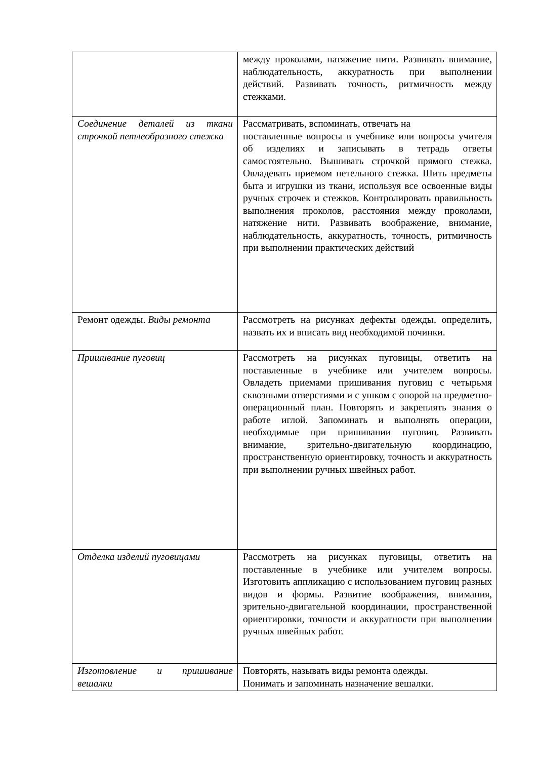| | между проколами, натяжение нити. Развивать внимание, наблюдательность, аккуратность при выполнении действий. Развивать точность, ритмичность между стежками. |
| Соединение деталей из ткани строчкой петлеобразного стежка | Рассматривать, вспоминать, отвечать на поставленные вопросы в учебнике или вопросы учителя об изделиях и записывать в тетрадь ответы самостоятельно. Вышивать строчкой прямого стежка. Овладевать приемом петельного стежка. Шить предметы быта и игрушки из ткани, используя все освоенные виды ручных строчек и стежков. Контролировать правильность выполнения проколов, расстояния между проколами, натяжение нити. Развивать воображение, внимание, наблюдательность, аккуратность, точность, ритмичность при выполнении практических действий |
| Ремонт одежды. Виды ремонта | Рассмотреть на рисунках дефекты одежды, определить, назвать их и вписать вид необходимой починки. |
| Пришивание пуговиц | Рассмотреть на рисунках пуговицы, ответить на поставленные в учебнике или учителем вопросы. Овладеть приемами пришивания пуговиц с четырьмя сквозными отверстиями и с ушком с опорой на предметно-операционный план. Повторять и закреплять знания о работе иглой. Запоминать и выполнять операции, необходимые при пришивании пуговиц. Развивать внимание, зрительно-двигательную координацию, пространственную ориентировку, точность и аккуратность при выполнении ручных швейных работ. |
| Отделка изделий пуговицами | Рассмотреть на рисунках пуговицы, ответить на поставленные в учебнике или учителем вопросы. Изготовить аппликацию с использованием пуговиц разных видов и формы. Развитие воображения, внимания, зрительно-двигательной координации, пространственной ориентировки, точности и аккуратности при выполнении ручных швейных работ. |
| Изготовление и пришивание вешалки | Повторять, называть виды ремонта одежды. Понимать и запоминать назначение вешалки. |